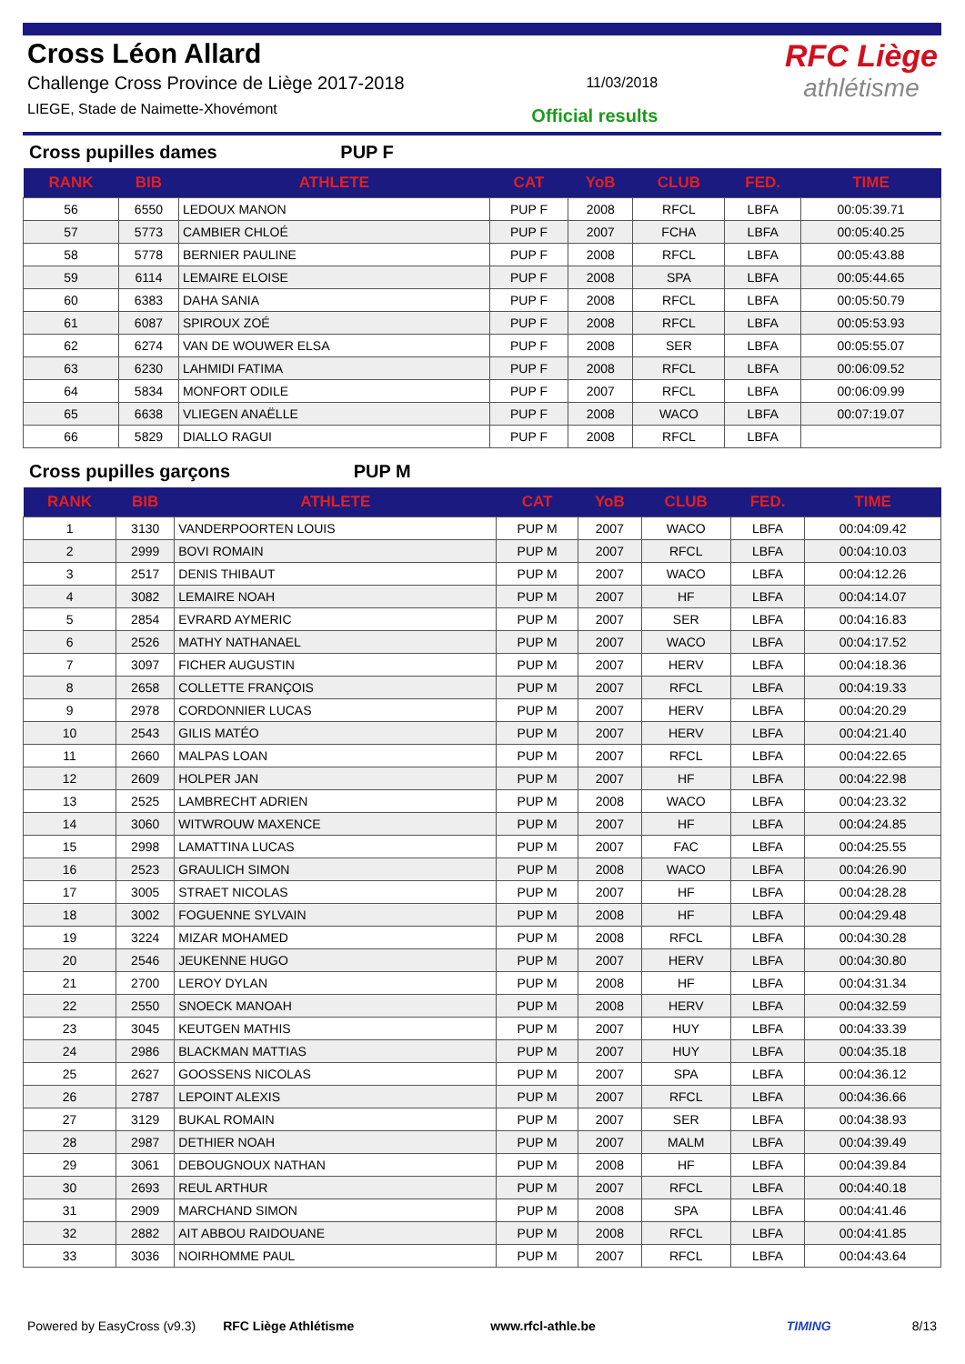Cross Léon Allard
Challenge Cross Province de Liège 2017-2018
LIEGE, Stade de Naimette-Xhovémont
11/03/2018
Official results
RFC Liège
athlétisme
Cross pupilles dames PUP F
| RANK | BIB | ATHLETE | CAT | YoB | CLUB | FED. | TIME |
| --- | --- | --- | --- | --- | --- | --- | --- |
| 56 | 6550 | LEDOUX MANON | PUP F | 2008 | RFCL | LBFA | 00:05:39.71 |
| 57 | 5773 | CAMBIER CHLOÉ | PUP F | 2007 | FCHA | LBFA | 00:05:40.25 |
| 58 | 5778 | BERNIER PAULINE | PUP F | 2008 | RFCL | LBFA | 00:05:43.88 |
| 59 | 6114 | LEMAIRE ELOISE | PUP F | 2008 | SPA | LBFA | 00:05:44.65 |
| 60 | 6383 | DAHA SANIA | PUP F | 2008 | RFCL | LBFA | 00:05:50.79 |
| 61 | 6087 | SPIROUX ZOÉ | PUP F | 2008 | RFCL | LBFA | 00:05:53.93 |
| 62 | 6274 | VAN DE WOUWER ELSA | PUP F | 2008 | SER | LBFA | 00:05:55.07 |
| 63 | 6230 | LAHMIDI FATIMA | PUP F | 2008 | RFCL | LBFA | 00:06:09.52 |
| 64 | 5834 | MONFORT ODILE | PUP F | 2007 | RFCL | LBFA | 00:06:09.99 |
| 65 | 6638 | VLIEGEN ANAËLLE | PUP F | 2008 | WACO | LBFA | 00:07:19.07 |
| 66 | 5829 | DIALLO RAGUI | PUP F | 2008 | RFCL | LBFA | |
Cross pupilles garçons PUP M
| RANK | BIB | ATHLETE | CAT | YoB | CLUB | FED. | TIME |
| --- | --- | --- | --- | --- | --- | --- | --- |
| 1 | 3130 | VANDERPOORTEN LOUIS | PUP M | 2007 | WACO | LBFA | 00:04:09.42 |
| 2 | 2999 | BOVI ROMAIN | PUP M | 2007 | RFCL | LBFA | 00:04:10.03 |
| 3 | 2517 | DENIS THIBAUT | PUP M | 2007 | WACO | LBFA | 00:04:12.26 |
| 4 | 3082 | LEMAIRE NOAH | PUP M | 2007 | HF | LBFA | 00:04:14.07 |
| 5 | 2854 | EVRARD AYMERIC | PUP M | 2007 | SER | LBFA | 00:04:16.83 |
| 6 | 2526 | MATHY NATHANAEL | PUP M | 2007 | WACO | LBFA | 00:04:17.52 |
| 7 | 3097 | FICHER AUGUSTIN | PUP M | 2007 | HERV | LBFA | 00:04:18.36 |
| 8 | 2658 | COLLETTE FRANÇOIS | PUP M | 2007 | RFCL | LBFA | 00:04:19.33 |
| 9 | 2978 | CORDONNIER LUCAS | PUP M | 2007 | HERV | LBFA | 00:04:20.29 |
| 10 | 2543 | GILIS MATÉO | PUP M | 2007 | HERV | LBFA | 00:04:21.40 |
| 11 | 2660 | MALPAS LOAN | PUP M | 2007 | RFCL | LBFA | 00:04:22.65 |
| 12 | 2609 | HOLPER JAN | PUP M | 2007 | HF | LBFA | 00:04:22.98 |
| 13 | 2525 | LAMBRECHT ADRIEN | PUP M | 2008 | WACO | LBFA | 00:04:23.32 |
| 14 | 3060 | WITWROUW MAXENCE | PUP M | 2007 | HF | LBFA | 00:04:24.85 |
| 15 | 2998 | LAMATTINA LUCAS | PUP M | 2007 | FAC | LBFA | 00:04:25.55 |
| 16 | 2523 | GRAULICH SIMON | PUP M | 2008 | WACO | LBFA | 00:04:26.90 |
| 17 | 3005 | STRAET NICOLAS | PUP M | 2007 | HF | LBFA | 00:04:28.28 |
| 18 | 3002 | FOGUENNE SYLVAIN | PUP M | 2008 | HF | LBFA | 00:04:29.48 |
| 19 | 3224 | MIZAR MOHAMED | PUP M | 2008 | RFCL | LBFA | 00:04:30.28 |
| 20 | 2546 | JEUKENNE HUGO | PUP M | 2007 | HERV | LBFA | 00:04:30.80 |
| 21 | 2700 | LEROY DYLAN | PUP M | 2008 | HF | LBFA | 00:04:31.34 |
| 22 | 2550 | SNOECK MANOAH | PUP M | 2008 | HERV | LBFA | 00:04:32.59 |
| 23 | 3045 | KEUTGEN MATHIS | PUP M | 2007 | HUY | LBFA | 00:04:33.39 |
| 24 | 2986 | BLACKMAN MATTIAS | PUP M | 2007 | HUY | LBFA | 00:04:35.18 |
| 25 | 2627 | GOOSSENS NICOLAS | PUP M | 2007 | SPA | LBFA | 00:04:36.12 |
| 26 | 2787 | LEPOINT ALEXIS | PUP M | 2007 | RFCL | LBFA | 00:04:36.66 |
| 27 | 3129 | BUKAL ROMAIN | PUP M | 2007 | SER | LBFA | 00:04:38.93 |
| 28 | 2987 | DETHIER NOAH | PUP M | 2007 | MALM | LBFA | 00:04:39.49 |
| 29 | 3061 | DEBOUGNOUX NATHAN | PUP M | 2008 | HF | LBFA | 00:04:39.84 |
| 30 | 2693 | REUL ARTHUR | PUP M | 2007 | RFCL | LBFA | 00:04:40.18 |
| 31 | 2909 | MARCHAND SIMON | PUP M | 2008 | SPA | LBFA | 00:04:41.46 |
| 32 | 2882 | AIT ABBOU RAIDOUANE | PUP M | 2008 | RFCL | LBFA | 00:04:41.85 |
| 33 | 3036 | NOIRHOMME PAUL | PUP M | 2007 | RFCL | LBFA | 00:04:43.64 |
Powered by EasyCross (v9.3) RFC Liège Athlétisme www.rfcl-athle.be TIMING 8/13